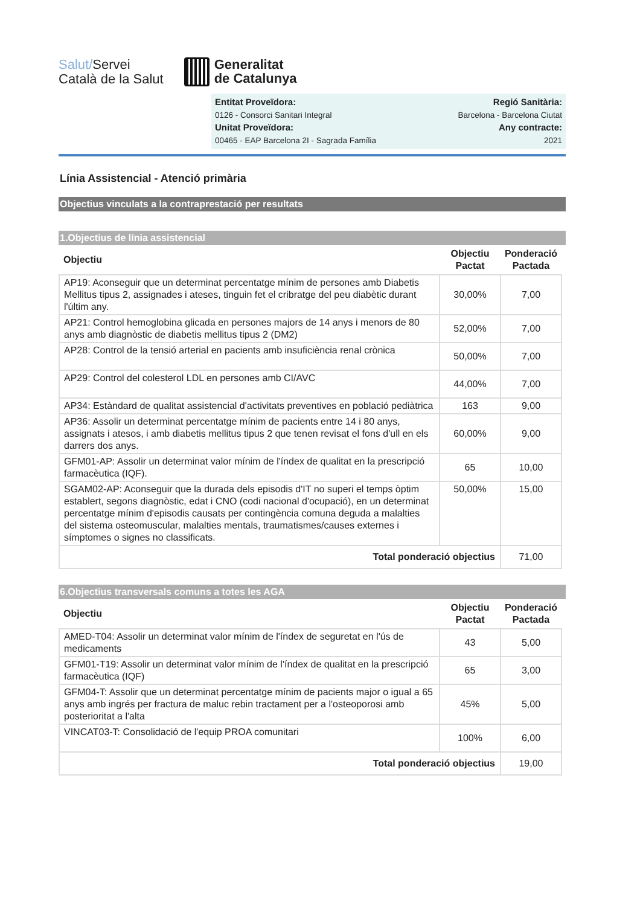Salut/Servei
Català de la Salut
Generalitat
de Catalunya
Entitat Proveïdora:
0126 - Consorci Sanitari Integral
Unitat Proveïdora:
00465 - EAP Barcelona 2I - Sagrada Família
Regió Sanitària:
Barcelona - Barcelona Ciutat
Any contracte:
2021
Línia Assistencial - Atenció primària
Objectius vinculats a la contraprestació per resultats
1.Objectius de línia assistencial
| Objectiu | Objectiu Pactat | Ponderació Pactada |
| --- | --- | --- |
| AP19: Aconseguir que un determinat percentatge mínim de persones amb Diabetis Mellitus tipus 2, assignades i ateses, tinguin fet el cribratge del peu diabètic durant l'últim any. | 30,00% | 7,00 |
| AP21: Control hemoglobina glicada en persones majors de 14 anys i menors de 80 anys amb diagnòstic de diabetis mellitus tipus 2 (DM2) | 52,00% | 7,00 |
| AP28: Control de la tensió arterial en pacients amb insuficiència renal crònica | 50,00% | 7,00 |
| AP29: Control del colesterol LDL en persones amb CI/AVC | 44,00% | 7,00 |
| AP34: Estàndard de qualitat assistencial d'activitats preventives en població pediàtrica | 163 | 9,00 |
| AP36: Assolir un determinat percentatge mínim de pacients entre 14 i 80 anys, assignats i atesos, i amb diabetis mellitus tipus 2 que tenen revisat el fons d'ull en els darrers dos anys. | 60,00% | 9,00 |
| GFM01-AP: Assolir un determinat valor mínim de l'índex de qualitat en la prescripció farmacèutica (IQF). | 65 | 10,00 |
| SGAM02-AP: Aconseguir que la durada dels episodis d'IT no superi el temps òptim establert, segons diagnòstic, edat i CNO (codi nacional d'ocupació), en un determinat percentatge mínim d'episodis causats per contingència comuna deguda a malalties del sistema osteomuscular, malalties mentals, traumatismes/causes externes i símptomes o signes no classificats. | 50,00% | 15,00 |
| Total ponderació objectius | | 71,00 |
6.Objectius transversals comuns a totes les AGA
| Objectiu | Objectiu Pactat | Ponderació Pactada |
| --- | --- | --- |
| AMED-T04: Assolir un determinat valor mínim de l'índex de seguretat en l'ús de medicaments | 43 | 5,00 |
| GFM01-T19: Assolir un determinat valor mínim de l'índex de qualitat en la prescripció farmacèutica (IQF) | 65 | 3,00 |
| GFM04-T: Assolir que un determinat percentatge mínim de pacients major o igual a 65 anys amb ingrés per fractura de maluc rebin tractament per a l'osteoporosi amb posterioritat a l'alta | 45% | 5,00 |
| VINCAT03-T: Consolidació de l'equip PROA comunitari | 100% | 6,00 |
| Total ponderació objectius | | 19,00 |